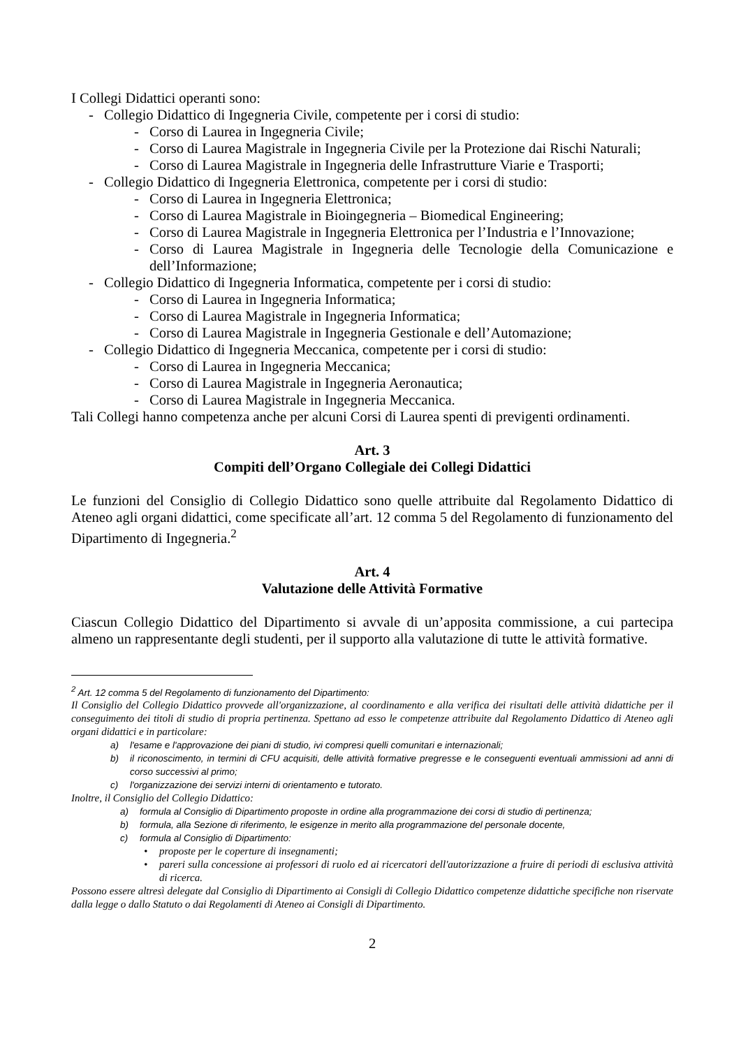I Collegi Didattici operanti sono:
- Collegio Didattico di Ingegneria Civile, competente per i corsi di studio:
- Corso di Laurea in Ingegneria Civile;
- Corso di Laurea Magistrale in Ingegneria Civile per la Protezione dai Rischi Naturali;
- Corso di Laurea Magistrale in Ingegneria delle Infrastrutture Viarie e Trasporti;
- Collegio Didattico di Ingegneria Elettronica, competente per i corsi di studio:
- Corso di Laurea in Ingegneria Elettronica;
- Corso di Laurea Magistrale in Bioingegneria – Biomedical Engineering;
- Corso di Laurea Magistrale in Ingegneria Elettronica per l’Industria e l’Innovazione;
- Corso di Laurea Magistrale in Ingegneria delle Tecnologie della Comunicazione e dell’Informazione;
- Collegio Didattico di Ingegneria Informatica, competente per i corsi di studio:
- Corso di Laurea in Ingegneria Informatica;
- Corso di Laurea Magistrale in Ingegneria Informatica;
- Corso di Laurea Magistrale in Ingegneria Gestionale e dell’Automazione;
- Collegio Didattico di Ingegneria Meccanica, competente per i corsi di studio:
- Corso di Laurea in Ingegneria Meccanica;
- Corso di Laurea Magistrale in Ingegneria Aeronautica;
- Corso di Laurea Magistrale in Ingegneria Meccanica.
Tali Collegi hanno competenza anche per alcuni Corsi di Laurea spenti di previgenti ordinamenti.
Art. 3
Compiti dell’Organo Collegiale dei Collegi Didattici
Le funzioni del Consiglio di Collegio Didattico sono quelle attribuite dal Regolamento Didattico di Ateneo agli organi didattici, come specificate all’art. 12 comma 5 del Regolamento di funzionamento del Dipartimento di Ingegneria.<sup>2</sup>
Art. 4
Valutazione delle Attività Formative
Ciascun Collegio Didattico del Dipartimento si avvale di un’apposita commissione, a cui partecipa almeno un rappresentante degli studenti, per il supporto alla valutazione di tutte le attività formative.
<sup>2</sup> Art. 12 comma 5 del Regolamento di funzionamento del Dipartimento:
Il Consiglio del Collegio Didattico provvede all'organizzazione, al coordinamento e alla verifica dei risultati delle attività didattiche per il conseguimento dei titoli di studio di propria pertinenza. Spettano ad esso le competenze attribuite dal Regolamento Didattico di Ateneo agli organi didattici e in particolare:
a) l'esame e l'approvazione dei piani di studio, ivi compresi quelli comunitari e internazionali;
b) il riconoscimento, in termini di CFU acquisiti, delle attività formative pregresse e le conseguenti eventuali ammissioni ad anni di corso successivi al primo;
c) l'organizzazione dei servizi interni di orientamento e tutorato.
Inoltre, il Consiglio del Collegio Didattico:
a) formula al Consiglio di Dipartimento proposte in ordine alla programmazione dei corsi di studio di pertinenza;
b) formula, alla Sezione di riferimento, le esigenze in merito alla programmazione del personale docente,
c) formula al Consiglio di Dipartimento:
• proposte per le coperture di insegnamenti;
• pareri sulla concessione ai professori di ruolo ed ai ricercatori dell'autorizzazione a fruire di periodi di esclusiva attività di ricerca.
Possono essere altresì delegate dal Consiglio di Dipartimento ai Consigli di Collegio Didattico competenze didattiche specifiche non riservate dalla legge o dallo Statuto o dai Regolamenti di Ateneo ai Consigli di Dipartimento.
2